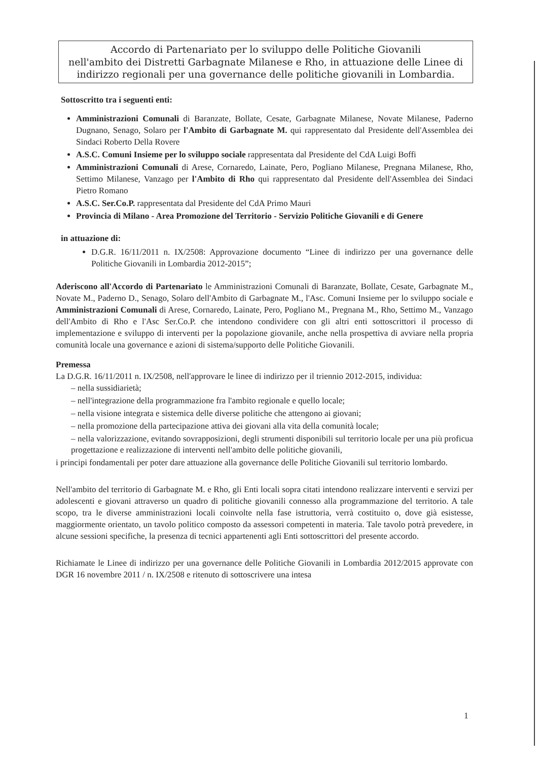Accordo di Partenariato per lo sviluppo delle Politiche Giovanili
nell'ambito dei Distretti Garbagnate Milanese e Rho, in attuazione delle Linee di indirizzo regionali per una governance delle politiche giovanili in Lombardia.
Sottoscritto tra i seguenti enti:
Amministrazioni Comunali di Baranzate, Bollate, Cesate, Garbagnate Milanese, Novate Milanese, Paderno Dugnano, Senago, Solaro per l'Ambito di Garbagnate M. qui rappresentato dal Presidente dell'Assemblea dei Sindaci Roberto Della Rovere
A.S.C. Comuni Insieme per lo sviluppo sociale rappresentata dal Presidente del CdA Luigi Boffi
Amministrazioni Comunali di Arese, Cornaredo, Lainate, Pero, Pogliano Milanese, Pregnana Milanese, Rho, Settimo Milanese, Vanzago per l'Ambito di Rho qui rappresentato dal Presidente dell'Assemblea dei Sindaci Pietro Romano
A.S.C. Ser.Co.P. rappresentata dal Presidente del CdA Primo Mauri
Provincia di Milano - Area Promozione del Territorio - Servizio Politiche Giovanili e di Genere
in attuazione di:
D.G.R. 16/11/2011 n. IX/2508: Approvazione documento “Linee di indirizzo per una governance delle Politiche Giovanili in Lombardia 2012-2015”;
Aderiscono all'Accordo di Partenariato le Amministrazioni Comunali di Baranzate, Bollate, Cesate, Garbagnate M., Novate M., Paderno D., Senago, Solaro dell'Ambito di Garbagnate M., l'Asc. Comuni Insieme per lo sviluppo sociale e Amministrazioni Comunali di Arese, Cornaredo, Lainate, Pero, Pogliano M., Pregnana M., Rho, Settimo M., Vanzago dell'Ambito di Rho e l'Asc Ser.Co.P. che intendono condividere con gli altri enti sottoscrittori il processo di implementazione e sviluppo di interventi per la popolazione giovanile, anche nella prospettiva di avviare nella propria comunità locale una governance e azioni di sistema/supporto delle Politiche Giovanili.
Premessa
La D.G.R. 16/11/2011 n. IX/2508, nell'approvare le linee di indirizzo per il triennio 2012-2015, individua:
– nella sussidiarietà;
– nell'integrazione della programmazione fra l'ambito regionale e quello locale;
– nella visione integrata e sistemica delle diverse politiche che attengono ai giovani;
– nella promozione della partecipazione attiva dei giovani alla vita della comunità locale;
– nella valorizzazione, evitando sovrapposizioni, degli strumenti disponibili sul territorio locale per una più proficua progettazione e realizzazione di interventi nell'ambito delle politiche giovanili,
i principi fondamentali per poter dare attuazione alla governance delle Politiche Giovanili sul territorio lombardo.
Nell'ambito del territorio di Garbagnate M. e Rho, gli Enti locali sopra citati intendono realizzare interventi e servizi per adolescenti e giovani attraverso un quadro di politiche giovanili connesso alla programmazione del territorio. A tale scopo, tra le diverse amministrazioni locali coinvolte nella fase istruttoria, verrà costituito o, dove già esistesse, maggiormente orientato, un tavolo politico composto da assessori competenti in materia. Tale tavolo potrà prevedere, in alcune sessioni specifiche, la presenza di tecnici appartenenti agli Enti sottoscrittori del presente accordo.
Richiamate le Linee di indirizzo per una governance delle Politiche Giovanili in Lombardia 2012/2015 approvate con DGR 16 novembre 2011 / n. IX/2508 e ritenuto di sottoscrivere una intesa
1